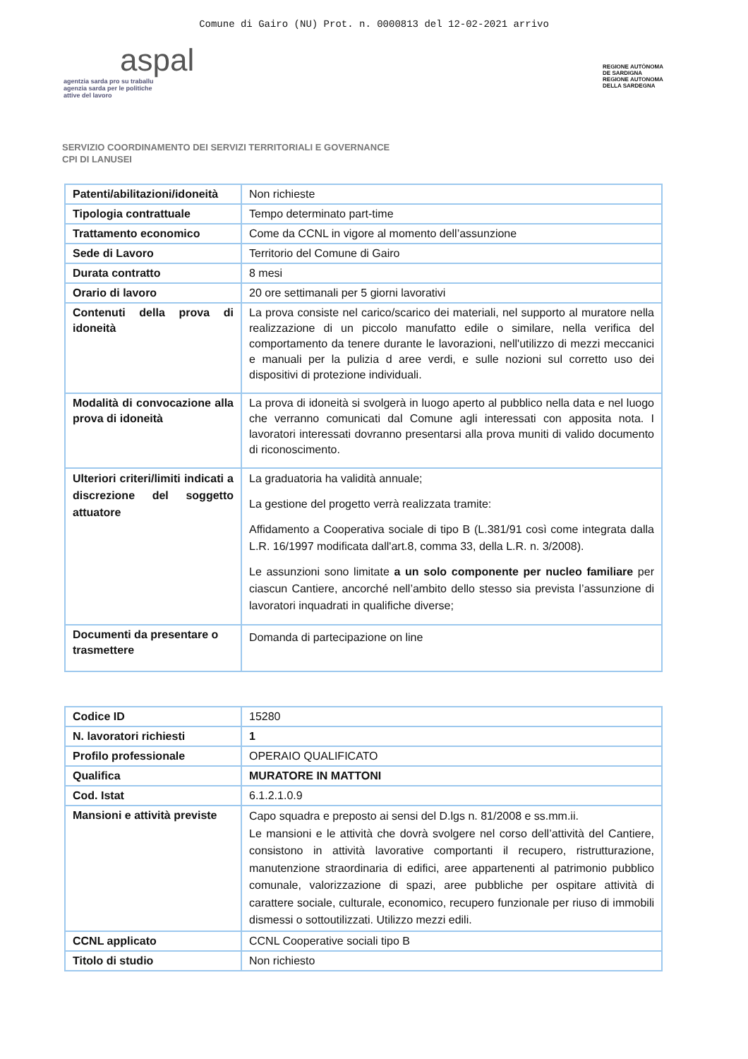Comune di Gairo (NU) Prot. n. 0000813 del 12-02-2021 arrivo
aspal
agentzia sarda pro su traballu
agenzia sarda per le politiche
attive del lavoro
REGIONE AUTÒNOMA
DE SARDIGNA
REGIONE AUTONOMA
DELLA SARDEGNA
SERVIZIO COORDINAMENTO DEI SERVIZI TERRITORIALI E GOVERNANCE
CPI DI LANUSEI
| Patenti/abilitazioni/idoneità | Non richieste |
| Tipologia contrattuale | Tempo determinato part-time |
| Trattamento economico | Come da CCNL in vigore al momento dell’assunzione |
| Sede di Lavoro | Territorio del Comune di Gairo |
| Durata contratto | 8 mesi |
| Orario di lavoro | 20 ore settimanali per 5 giorni lavorativi |
| Contenuti della prova di idoneità | La prova consiste nel carico/scarico dei materiali, nel supporto al muratore nella realizzazione di un piccolo manufatto edile o similare, nella verifica del comportamento da tenere durante le lavorazioni, nell'utilizzo di mezzi meccanici e manuali per la pulizia d aree verdi, e sulle nozioni sul corretto uso dei dispositivi di protezione individuali. |
| Modalità di convocazione alla prova di idoneità | La prova di idoneità si svolgerà in luogo aperto al pubblico nella data e nel luogo che verranno comunicati dal Comune agli interessati con apposita nota. I lavoratori interessati dovranno presentarsi alla prova muniti di valido documento di riconoscimento. |
| Ulteriori criteri/limiti indicati a discrezione del soggetto attuatore | La graduatoria ha validità annuale; La gestione del progetto verrà realizzata tramite: Affidamento a Cooperativa sociale di tipo B (L.381/91 così come integrata dalla L.R. 16/1997 modificata dall'art.8, comma 33, della L.R. n. 3/2008). Le assunzioni sono limitate a un solo componente per nucleo familiare per ciascun Cantiere, ancorché nell’ambito dello stesso sia prevista l’assunzione di lavoratori inquadrati in qualifiche diverse; |
| Documenti da presentare o trasmettere | Domanda di partecipazione on line |
| Codice ID | 15280 |
| N. lavoratori richiesti | 1 |
| Profilo professionale | OPERAIO QUALIFICATO |
| Qualifica | MURATORE IN MATTONI |
| Cod. Istat | 6.1.2.1.0.9 |
| Mansioni e attività previste | Capo squadra e preposto ai sensi del D.lgs n. 81/2008 e ss.mm.ii. Le mansioni e le attività che dovrà svolgere nel corso dell’attività del Cantiere, consistono in attività lavorative comportanti il recupero, ristrutturazione, manutenzione straordinaria di edifici, aree appartenenti al patrimonio pubblico comunale, valorizzazione di spazi, aree pubbliche per ospitare attività di carattere sociale, culturale, economico, recupero funzionale per riuso di immobili dismessi o sottoutilizzati. Utilizzo mezzi edili. |
| CCNL applicato | CCNL Cooperative sociali tipo B |
| Titolo di studio | Non richiesto |